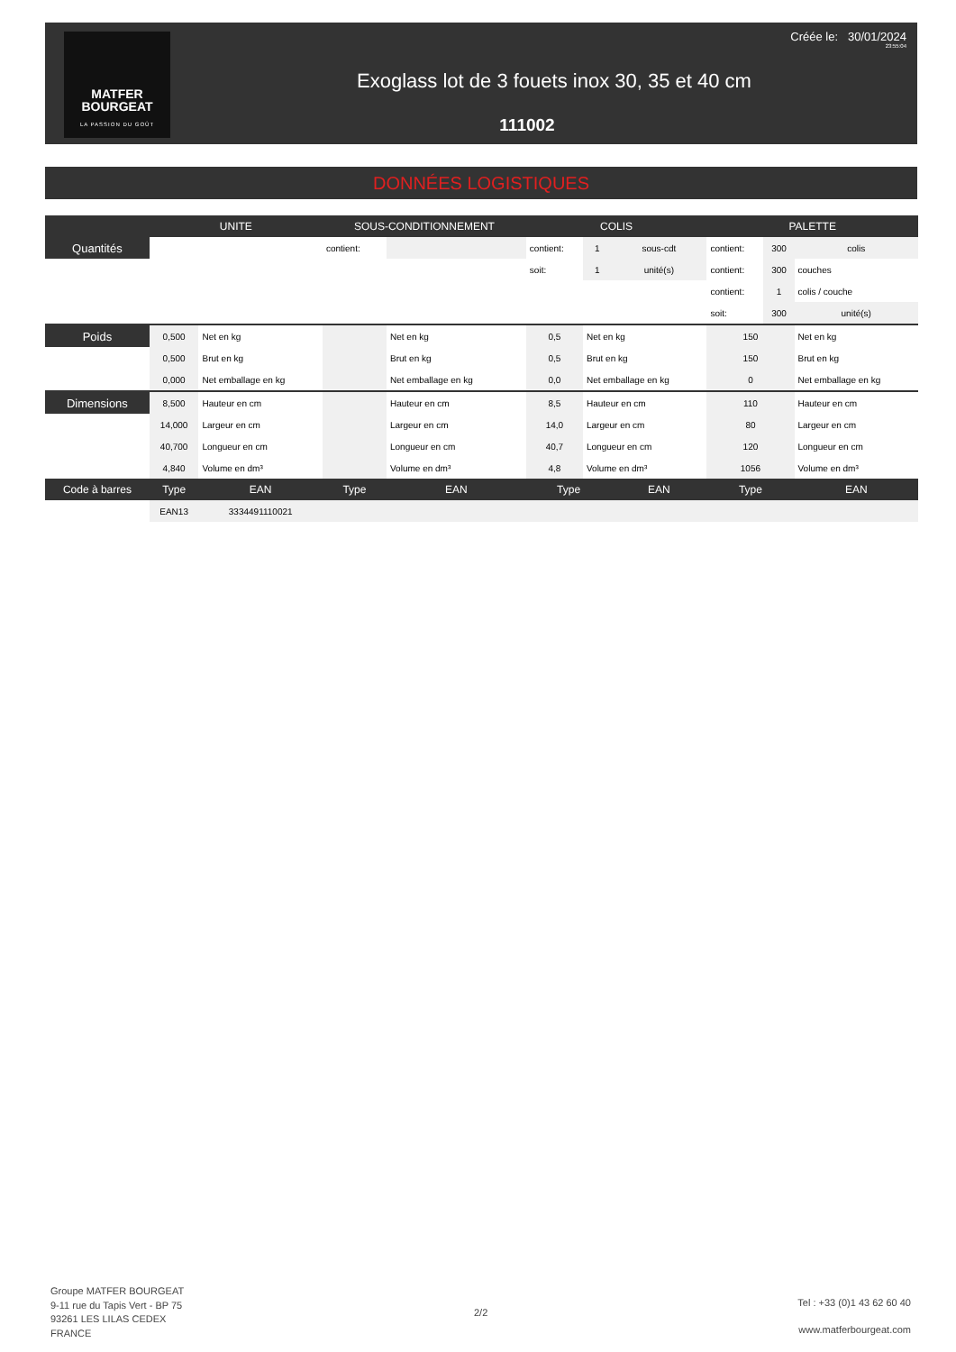MATFER
BOURGEAT
LA PASSION DU GOÛT
Créée le: 30/01/2024
23:55:04
Exoglass lot de 3 fouets inox 30, 35 et 40 cm
111002
DONNÉES LOGISTIQUES
| | UNITE | | SOUS-CONDITIONNEMENT | | COLIS | | | PALETTE | | |
| --- | --- | --- | --- | --- | --- | --- | --- | --- | --- | --- |
| Quantités | | | contient: | | contient: | 1 | sous-cdt | contient: | 300 | colis |
| | | | | | soit: | 1 | unité(s) | contient: | 300 | couches |
| | | | | | | | | contient: | 1 | colis / couche |
| | | | | | | | | soit: | 300 | unité(s) |
| Poids | 0,500 | Net en kg | | Net en kg | 0,5 | Net en kg | | 150 | | Net en kg |
| | 0,500 | Brut en kg | | Brut en kg | 0,5 | Brut en kg | | 150 | | Brut en kg |
| | 0,000 | Net emballage en kg | | Net emballage en kg | 0,0 | Net emballage en kg | | 0 | | Net emballage en kg |
| Dimensions | 8,500 | Hauteur en cm | | Hauteur en cm | 8,5 | Hauteur en cm | | 110 | | Hauteur en cm |
| | 14,000 | Largeur en cm | | Largeur en cm | 14,0 | Largeur en cm | | 80 | | Largeur en cm |
| | 40,700 | Longueur en cm | | Longueur en cm | 40,7 | Longueur en cm | | 120 | | Longueur en cm |
| | 4,840 | Volume en dm³ | | Volume en dm³ | 4,8 | Volume en dm³ | | 1056 | | Volume en dm³ |
| Code à barres | Type | EAN | Type | EAN | Type | | EAN | Type | | EAN |
| | EAN13 | 3334491110021 | | | | | | | | |
Groupe MATFER BOURGEAT
9-11 rue du Tapis Vert - BP 75
93261 LES LILAS CEDEX
FRANCE
2/2
Tel : +33 (0)1 43 62 60 40
www.matferbourgeat.com